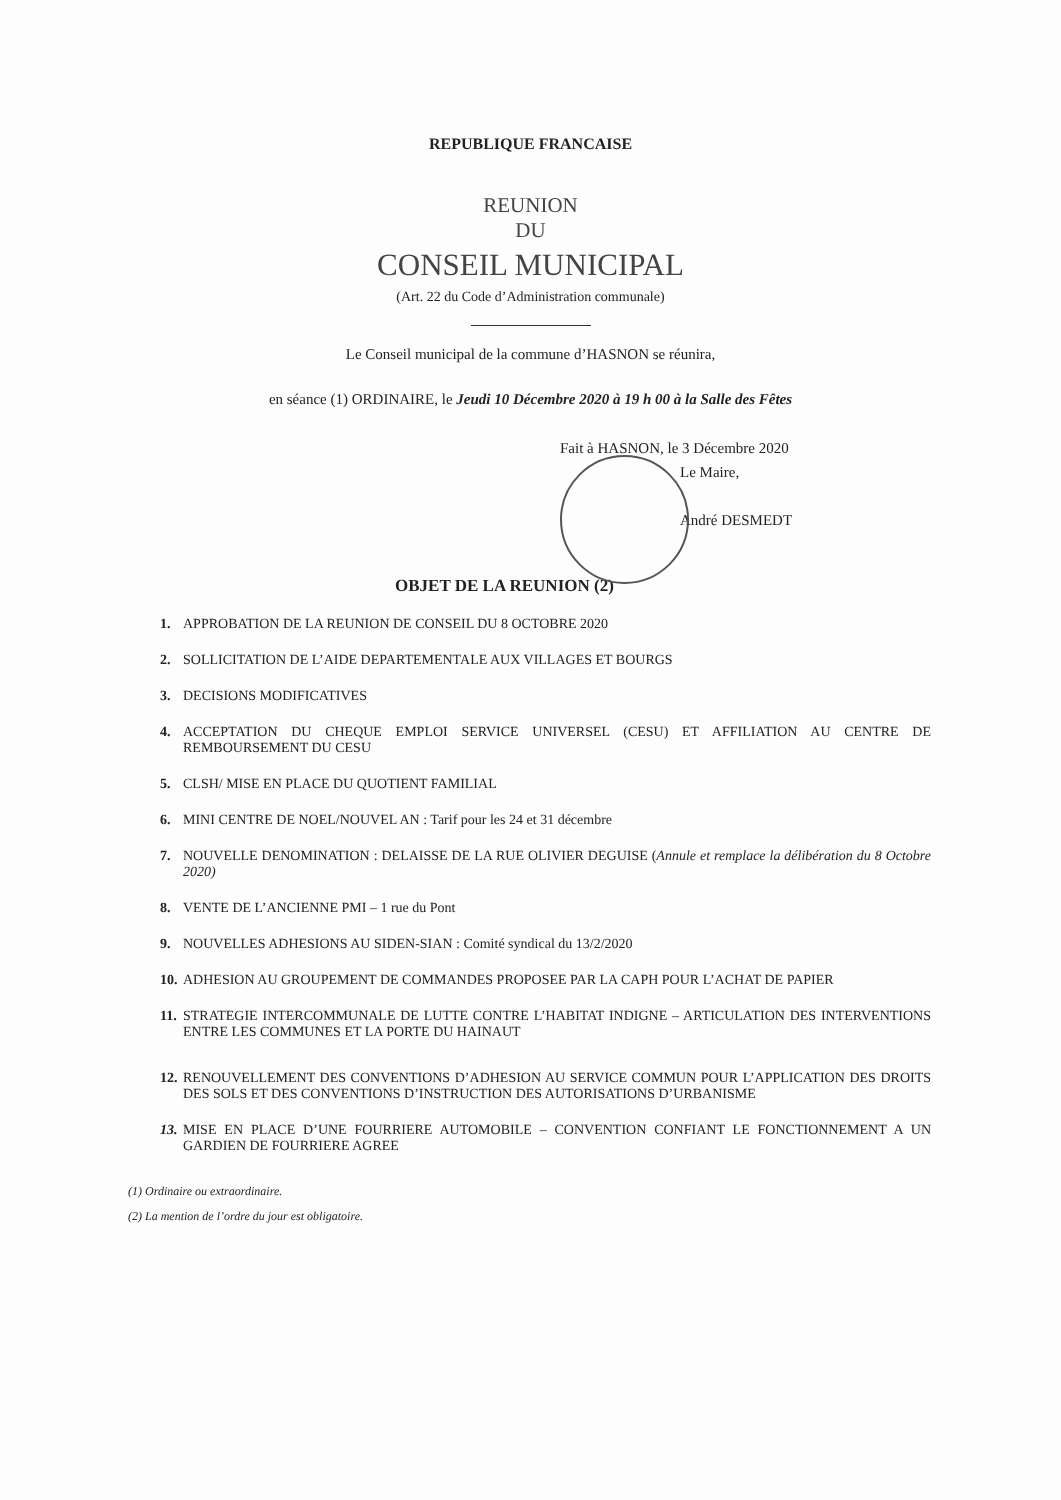REPUBLIQUE FRANCAISE
REUNION
DU
CONSEIL MUNICIPAL
(Art. 22 du Code d’Administration communale)
Le Conseil municipal de la commune d’HASNON se réunira,
en séance (1) ORDINAIRE, le Jeudi 10 Décembre 2020 à 19 h 00 à la Salle des Fêtes
Fait à HASNON, le 3 Décembre 2020
Le Maire,
André DESMEDT
OBJET DE LA REUNION (2)
1. APPROBATION DE LA REUNION DE CONSEIL DU 8 OCTOBRE 2020
2. SOLLICITATION DE L’AIDE DEPARTEMENTALE AUX VILLAGES ET BOURGS
3. DECISIONS MODIFICATIVES
4. ACCEPTATION DU CHEQUE EMPLOI SERVICE UNIVERSEL (CESU) ET AFFILIATION AU CENTRE DE REMBOURSEMENT DU CESU
5. CLSH/ MISE EN PLACE DU QUOTIENT FAMILIAL
6. MINI CENTRE DE NOEL/NOUVEL AN : Tarif pour les 24 et 31 décembre
7. NOUVELLE DENOMINATION : DELAISSE DE LA RUE OLIVIER DEGUISE (Annule et remplace la délibération du 8 Octobre 2020)
8. VENTE DE L’ANCIENNE PMI – 1 rue du Pont
9. NOUVELLES ADHESIONS AU SIDEN-SIAN : Comité syndical du 13/2/2020
10. ADHESION AU GROUPEMENT DE COMMANDES PROPOSEE PAR LA CAPH POUR L’ACHAT DE PAPIER
11. STRATEGIE INTERCOMMUNALE DE LUTTE CONTRE L’HABITAT INDIGNE – ARTICULATION DES INTERVENTIONS ENTRE LES COMMUNES ET LA PORTE DU HAINAUT
12. RENOUVELLEMENT DES CONVENTIONS D’ADHESION AU SERVICE COMMUN POUR L’APPLICATION DES DROITS DES SOLS ET DES CONVENTIONS D’INSTRUCTION DES AUTORISATIONS D’URBANISME
13. MISE EN PLACE D’UNE FOURRIERE AUTOMOBILE – CONVENTION CONFIANT LE FONCTIONNEMENT A UN GARDIEN DE FOURRIERE AGREE
(1) Ordinaire ou extraordinaire.
(2) La mention de l’ordre du jour est obligatoire.